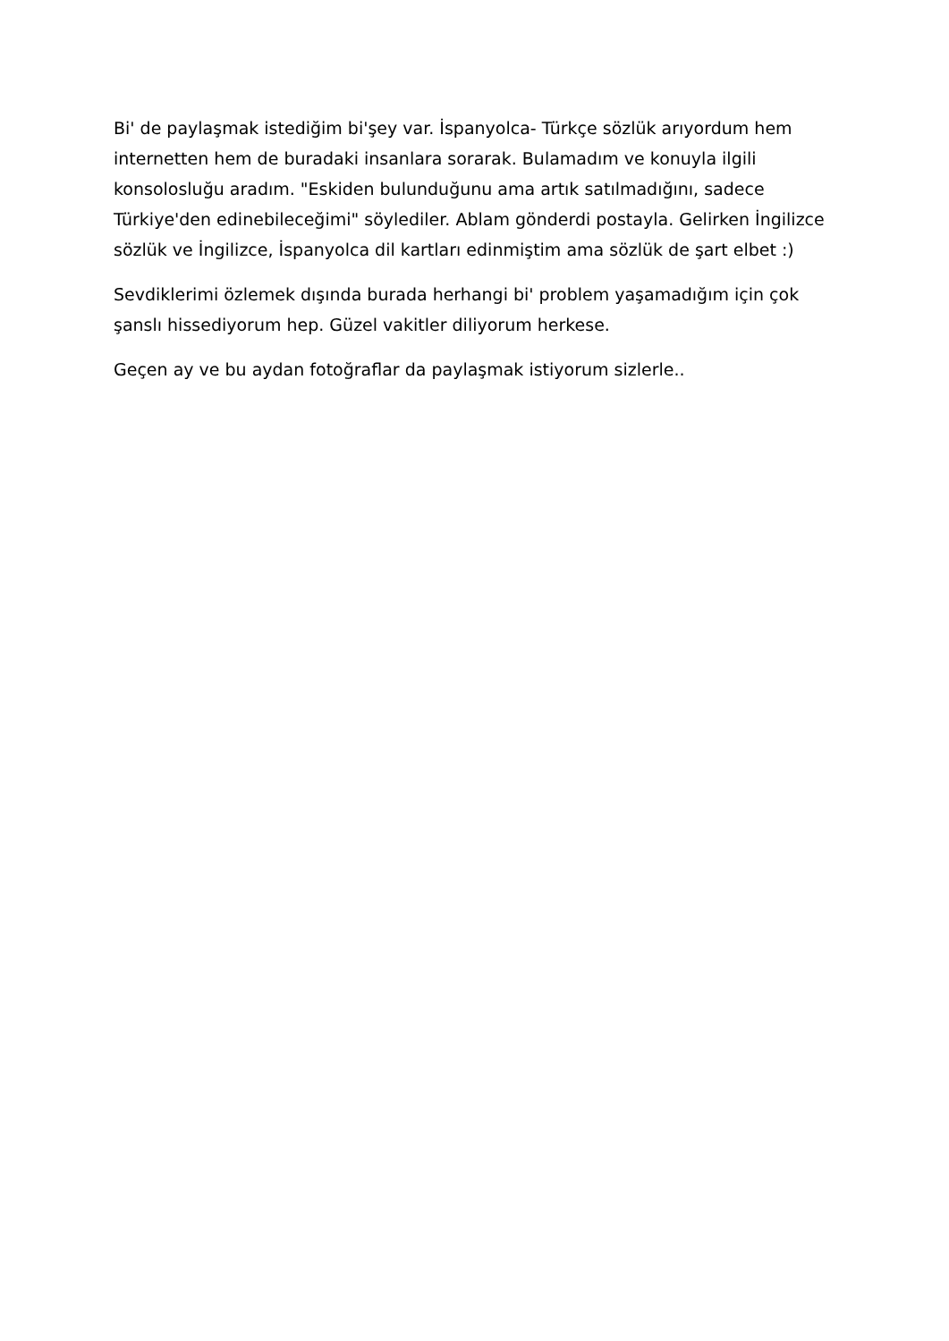Bi' de paylaşmak istediğim bi'şey var. İspanyolca- Türkçe sözlük arıyordum hem internetten hem de buradaki insanlara sorarak. Bulamadım ve konuyla ilgili konsolosluğu aradım. "Eskiden bulunduğunu ama artık satılmadığını, sadece Türkiye'den edinebileceğimi" söylediler. Ablam gönderdi postayla. Gelirken İngilizce sözlük ve İngilizce, İspanyolca dil kartları edinmiştim ama sözlük de şart elbet :)
Sevdiklerimi özlemek dışında burada herhangi bi' problem yaşamadığım için çok şanslı hissediyorum hep. Güzel vakitler diliyorum herkese.
Geçen ay ve bu aydan fotoğraflar da paylaşmak istiyorum sizlerle..